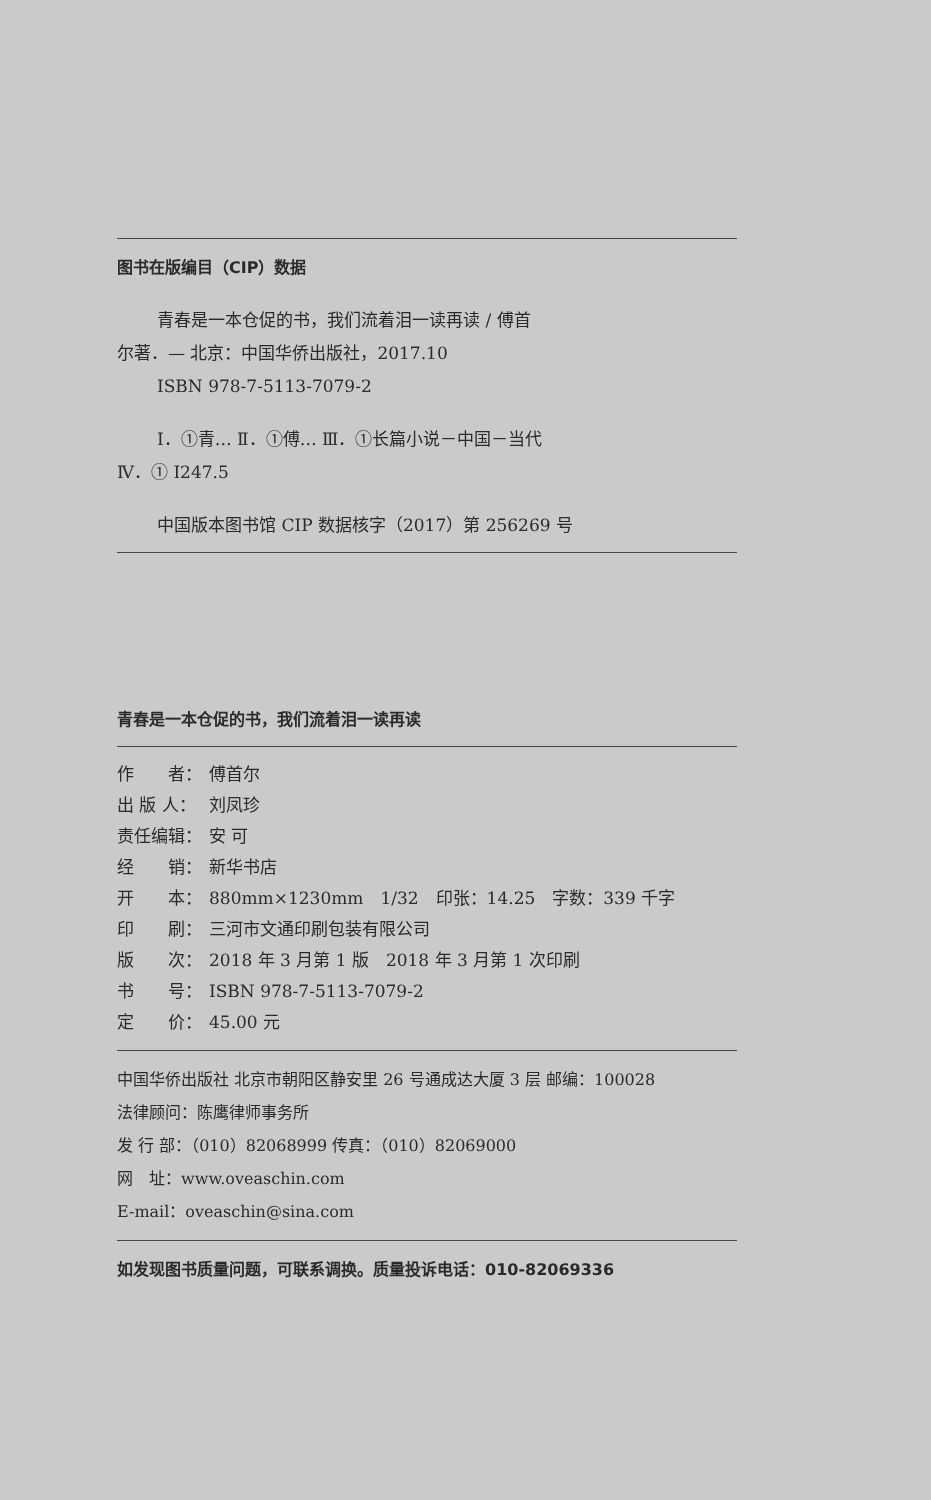图书在版编目（CIP）数据
青春是一本仓促的书，我们流着泪一读再读 / 傅首
尔著．— 北京：中国华侨出版社，2017.10
ISBN 978-7-5113-7079-2
Ⅰ．①青… Ⅱ．①傅… Ⅲ．①长篇小说－中国－当代
Ⅳ．① I247.5
中国版本图书馆 CIP 数据核字（2017）第 256269 号
青春是一本仓促的书，我们流着泪一读再读
作　　者： 傅首尔
出 版 人： 刘凤珍
责任编辑： 安 可
经　　销： 新华书店
开　　本： 880mm×1230mm　1/32　印张：14.25　字数：339 千字
印　　刷： 三河市文通印刷包装有限公司
版　　次： 2018 年 3 月第 1 版　2018 年 3 月第 1 次印刷
书　　号： ISBN 978-7-5113-7079-2
定　　价： 45.00 元
中国华侨出版社 北京市朝阳区静安里 26 号通成达大厦 3 层 邮编：100028
法律顾问：陈鹰律师事务所
发 行 部：（010）82068999 传真：（010）82069000
网　址：www.oveaschin.com
E-mail：oveaschin@sina.com
如发现图书质量问题，可联系调换。质量投诉电话：010-82069336